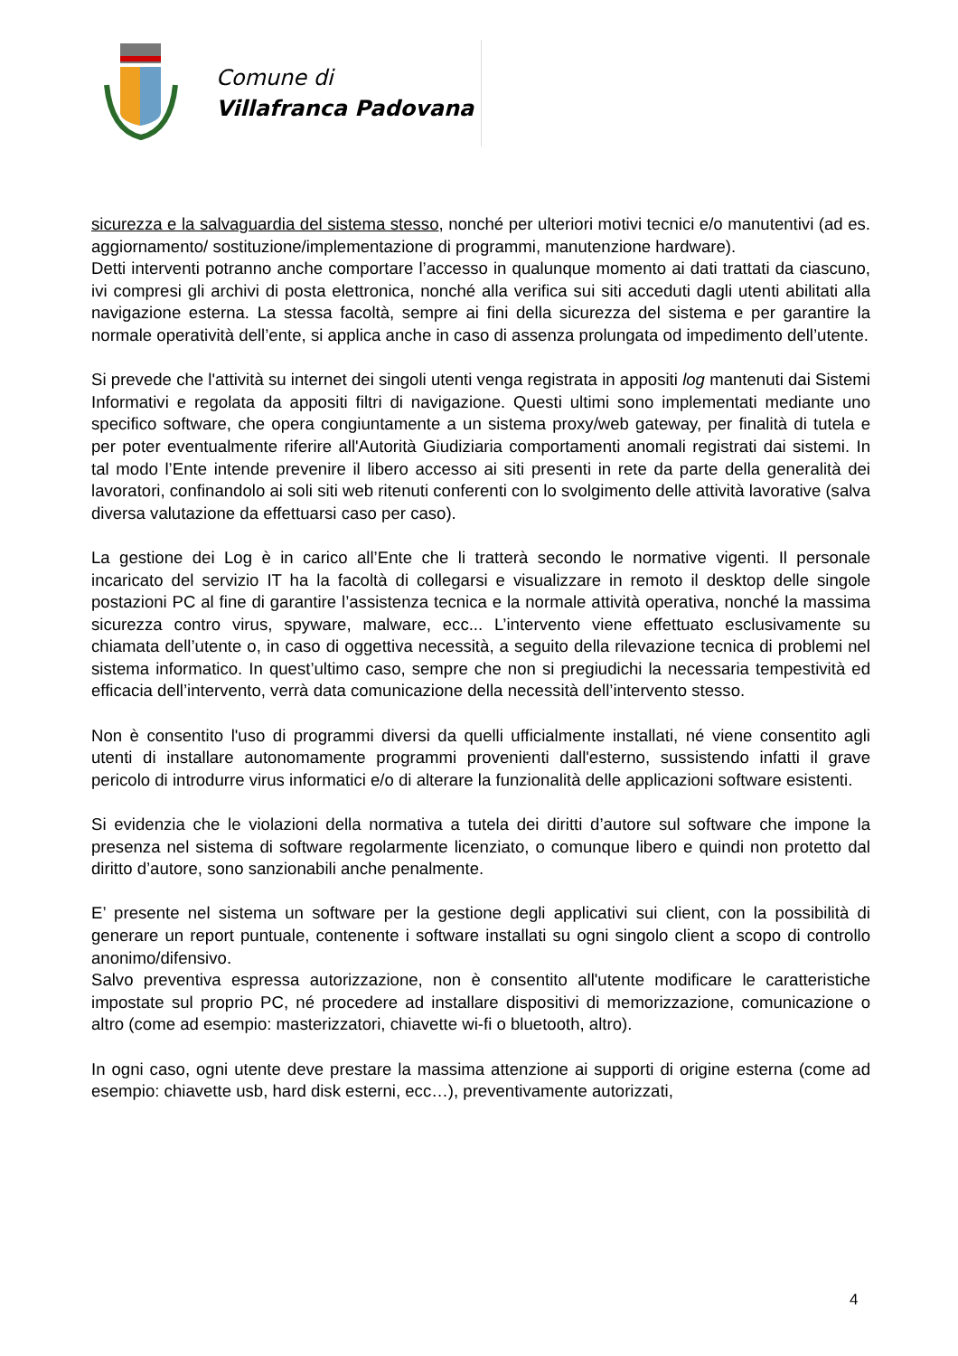Comune di
Villafranca Padovana
sicurezza e la salvaguardia del sistema stesso, nonché per ulteriori motivi tecnici e/o manutentivi (ad es. aggiornamento/ sostituzione/implementazione di programmi, manutenzione hardware).
Detti interventi potranno anche comportare l’accesso in qualunque momento ai dati trattati da ciascuno, ivi compresi gli archivi di posta elettronica, nonché alla verifica sui siti acceduti dagli utenti abilitati alla navigazione esterna. La stessa facoltà, sempre ai fini della sicurezza del sistema e per garantire la normale operatività dell’ente, si applica anche in caso di assenza prolungata od impedimento dell’utente.
Si prevede che l'attività su internet dei singoli utenti venga registrata in appositi log mantenuti dai Sistemi Informativi e regolata da appositi filtri di navigazione. Questi ultimi sono implementati mediante uno specifico software, che opera congiuntamente a un sistema proxy/web gateway, per finalità di tutela e per poter eventualmente riferire all'Autorità Giudiziaria comportamenti anomali registrati dai sistemi. In tal modo l’Ente intende prevenire il libero accesso ai siti presenti in rete da parte della generalità dei lavoratori, confinandolo ai soli siti web ritenuti conferenti con lo svolgimento delle attività lavorative (salva diversa valutazione da effettuarsi caso per caso).
La gestione dei Log è in carico all’Ente che li tratterà secondo le normative vigenti. Il personale incaricato del servizio IT ha la facoltà di collegarsi e visualizzare in remoto il desktop delle singole postazioni PC al fine di garantire l’assistenza tecnica e la normale attività operativa, nonché la massima sicurezza contro virus, spyware, malware, ecc... L’intervento viene effettuato esclusivamente su chiamata dell’utente o, in caso di oggettiva necessità, a seguito della rilevazione tecnica di problemi nel sistema informatico. In quest’ultimo caso, sempre che non si pregiudichi la necessaria tempestività ed efficacia dell’intervento, verrà data comunicazione della necessità dell’intervento stesso.
Non è consentito l'uso di programmi diversi da quelli ufficialmente installati, né viene consentito agli utenti di installare autonomamente programmi provenienti dall'esterno, sussistendo infatti il grave pericolo di introdurre virus informatici e/o di alterare la funzionalità delle applicazioni software esistenti.
Si evidenzia che le violazioni della normativa a tutela dei diritti d’autore sul software che impone la presenza nel sistema di software regolarmente licenziato, o comunque libero e quindi non protetto dal diritto d’autore, sono sanzionabili anche penalmente.
E’ presente nel sistema un software per la gestione degli applicativi sui client, con la possibilità di generare un report puntuale, contenente i software installati su ogni singolo client a scopo di controllo anonimo/difensivo.
Salvo preventiva espressa autorizzazione, non è consentito all'utente modificare le caratteristiche impostate sul proprio PC, né procedere ad installare dispositivi di memorizzazione, comunicazione o altro (come ad esempio: masterizzatori, chiavette wi-fi o bluetooth, altro).
In ogni caso, ogni utente deve prestare la massima attenzione ai supporti di origine esterna (come ad esempio: chiavette usb, hard disk esterni, ecc…), preventivamente autorizzati,
4